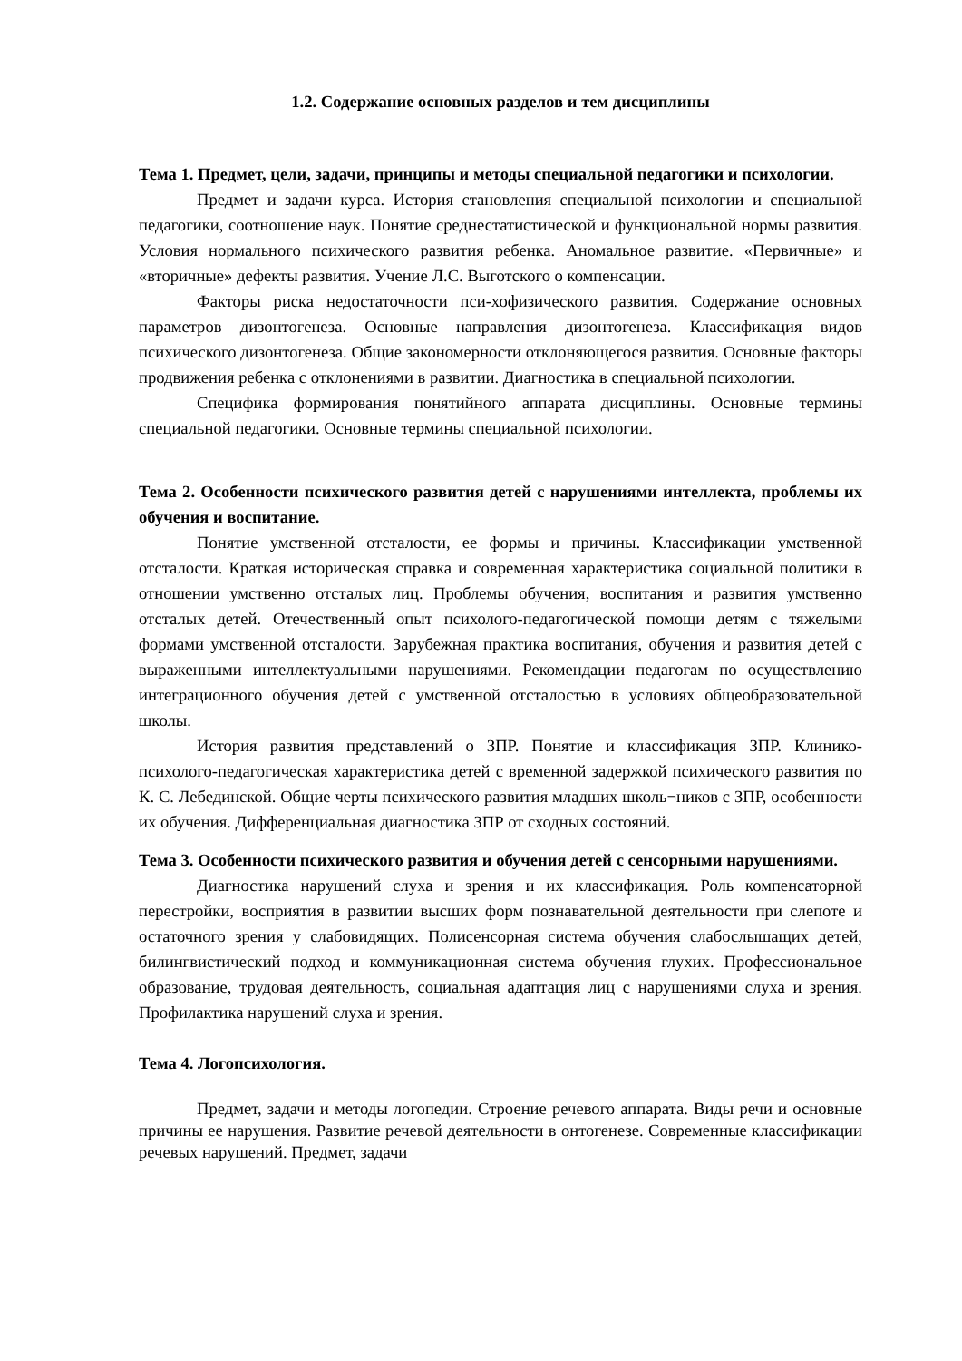1.2. Содержание основных разделов и тем дисциплины
Тема 1. Предмет, цели, задачи, принципы и методы специальной педагогики и психологии.
Предмет и задачи курса. История становления специальной психологии и специальной педагогики, соотношение наук. Понятие среднестатистической и функциональной нормы развития. Условия нормального психического развития ребенка. Аномальное развитие. «Первичные» и «вторичные» дефекты развития. Учение Л.С. Выготского о компенсации.
Факторы риска недостаточности пси-хофизического развития. Содержание основных параметров дизонтогенеза. Основные направления дизонтогенеза. Классификация видов психического дизонтогенеза. Общие закономерности отклоняющегося развития. Основные факторы продвижения ребенка с отклонениями в развитии. Диагностика в специальной психологии.
Специфика формирования понятийного аппарата дисциплины. Основные термины специальной педагогики. Основные термины специальной психологии.
Тема 2. Особенности психического развития детей с нарушениями интеллекта, проблемы их обучения и воспитание.
Понятие умственной отсталости, ее формы и причины. Классификации умственной отсталости. Краткая историческая справка и современная характеристика социальной политики в отношении умственно отсталых лиц. Проблемы обучения, воспитания и развития умственно отсталых детей. Отечественный опыт психолого-педагогической помощи детям с тяжелыми формами умственной отсталости. Зарубежная практика воспитания, обучения и развития детей с выраженными интеллектуальными нарушениями. Рекомендации педагогам по осуществлению интеграционного обучения детей с умственной отсталостью в условиях общеобразовательной школы.
История развития представлений о ЗПР. Понятие и классификация ЗПР. Клинико-психолого-педагогическая характеристика детей с временной задержкой психического развития по К. С. Лебединской. Общие черты психического развития младших школь¬ников с ЗПР, особенности их обучения. Дифференциальная диагностика ЗПР от сходных состояний.
Тема 3. Особенности психического развития и обучения детей с сенсорными нарушениями.
Диагностика нарушений слуха и зрения и их классификация. Роль компенсаторной перестройки, восприятия в развитии высших форм познавательной деятельности при слепоте и остаточного зрения у слабовидящих. Полисенсорная система обучения слабослышащих детей, билингвистический подход и коммуникационная система обучения глухих. Профессиональное образование, трудовая деятельность, социальная адаптация лиц с нарушениями слуха и зрения. Профилактика нарушений слуха и зрения.
Тема 4. Логопсихология.
Предмет, задачи и методы логопедии. Строение речевого аппарата. Виды речи и основные причины ее нарушения. Развитие речевой деятельности в онтогенезе. Современные классификации речевых нарушений. Предмет, задачи